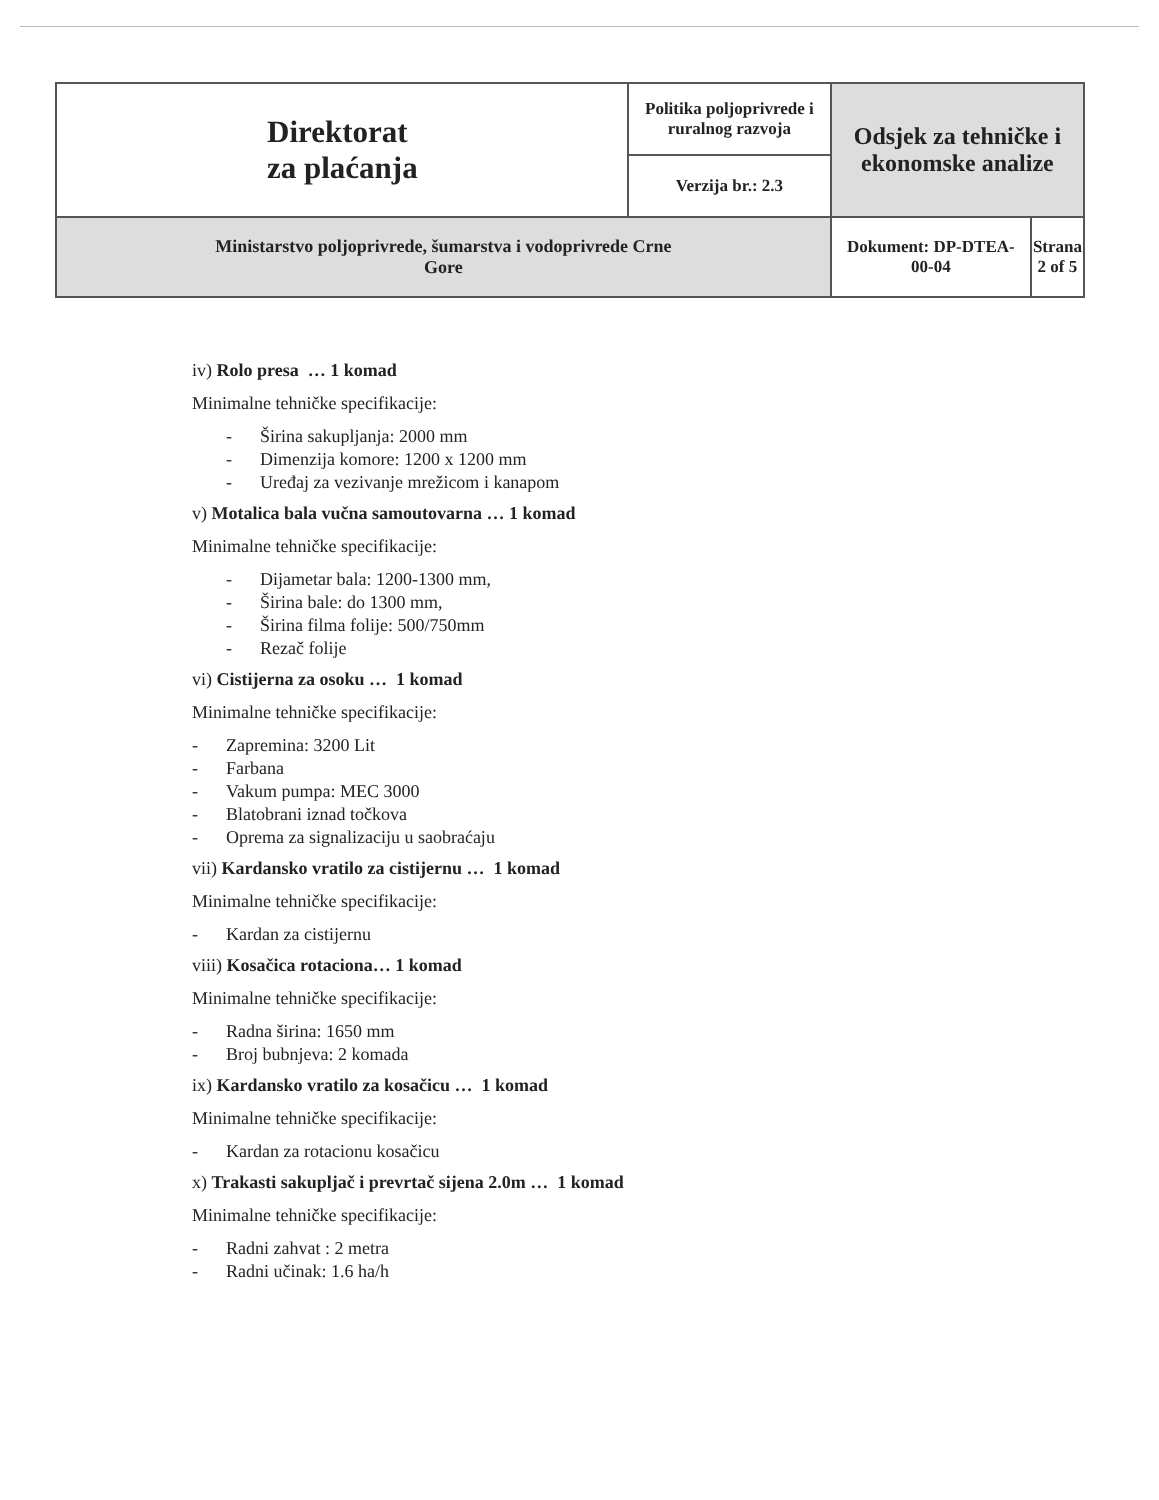| Direktorat za plaćanja | Politika poljoprivrede i ruralnog razvoja | Odsjek za tehničke i ekonomske analize | |
| | Verzija br.: 2.3 | | |
| Ministarstvo poljoprivrede, šumarstva i vodoprivrede Crne Gore | | Dokument: DP-DTEA- 00-04 | Strana 2 of 5 |
iv) Rolo presa … 1 komad
Minimalne tehničke specifikacije:
- Širina sakupljanja: 2000 mm
- Dimenzija komore: 1200 x 1200 mm
- Uređaj za vezivanje mrežicom i kanapom
v) Motalica bala vučna samoutovarna … 1 komad
Minimalne tehničke specifikacije:
- Dijametar bala: 1200-1300 mm,
- Širina bale: do 1300 mm,
- Širina filma folije: 500/750mm
- Rezač folije
vi) Cistijerna za osoku … 1 komad
Minimalne tehničke specifikacije:
- Zapremina: 3200 Lit
- Farbana
- Vakum pumpa: MEC 3000
- Blatobrani iznad točkova
- Oprema za signalizaciju u saobraćaju
vii) Kardansko vratilo za cistijernu … 1 komad
Minimalne tehničke specifikacije:
- Kardan za cistijernu
viii) Kosačica rotaciona… 1 komad
Minimalne tehničke specifikacije:
- Radna širina: 1650 mm
- Broj bubnjeva: 2 komada
ix) Kardansko vratilo za kosačicu … 1 komad
Minimalne tehničke specifikacije:
- Kardan za rotacionu kosačicu
x) Trakasti sakupljač i prevrtač sijena 2.0m … 1 komad
Minimalne tehničke specifikacije:
- Radni zahvat : 2 metra
- Radni učinak: 1.6 ha/h